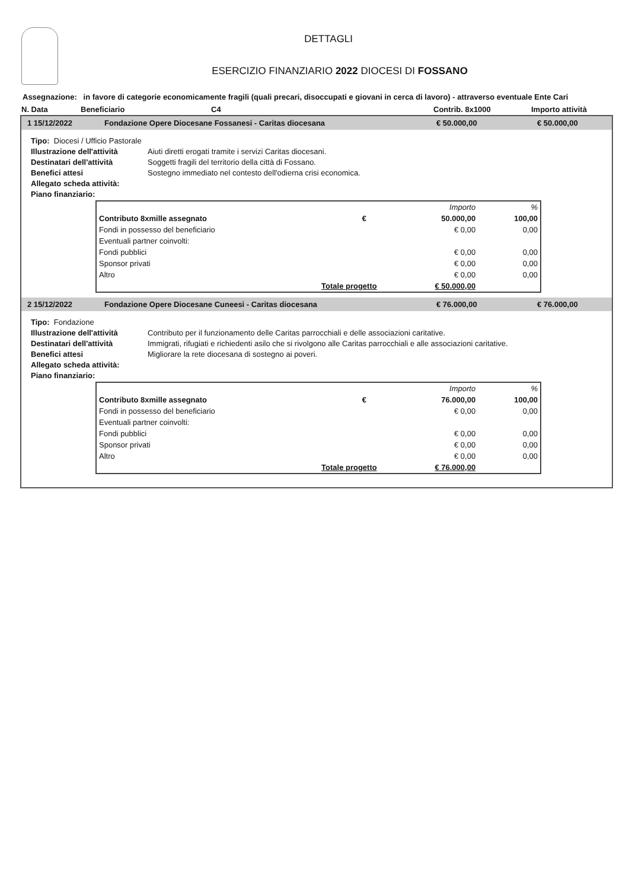DETTAGLI
ESERCIZIO FINANZIARIO 2022 DIOCESI DI FOSSANO
Assegnazione: in favore di categorie economicamente fragili (quali precari, disoccupati e giovani in cerca di lavoro) - attraverso eventuale Ente Cari
N. Data Beneficiario C4 Contrib. 8x1000 Importo attività
1 15/12/2022 Fondazione Opere Diocesane Fossanesi - Caritas diocesana € 50.000,00 € 50.000,00
Tipo: Diocesi / Ufficio Pastorale
Illustrazione dell'attività Aiuti diretti erogati tramite i servizi Caritas diocesani.
Destinatari dell'attività Soggetti fragili del territorio della città di Fossano.
Benefici attesi Sostegno immediato nel contesto dell'odierna crisi economica.
Allegato scheda attività:
Piano finanziario:
| | | Importo | % |
| Contributo 8xmille assegnato | € | 50.000,00 | 100,00 |
| Fondi in possesso del beneficiario | | € 0,00 | 0,00 |
| Eventuali partner coinvolti: | | | |
| Fondi pubblici | | € 0,00 | 0,00 |
| Sponsor privati | | € 0,00 | 0,00 |
| Altro | | € 0,00 | 0,00 |
| Totale progetto | | € 50.000,00 | |
2 15/12/2022 Fondazione Opere Diocesane Cuneesi - Caritas diocesana € 76.000,00 € 76.000,00
Tipo: Fondazione
Illustrazione dell'attività Contributo per il funzionamento delle Caritas parrocchiali e delle associazioni caritative.
Destinatari dell'attività Immigrati, rifugiati e richiedenti asilo che si rivolgono alle Caritas parrocchiali e alle associazioni caritative.
Benefici attesi Migliorare la rete diocesana di sostegno ai poveri.
Allegato scheda attività:
Piano finanziario:
| | | Importo | % |
| Contributo 8xmille assegnato | € | 76.000,00 | 100,00 |
| Fondi in possesso del beneficiario | | € 0,00 | 0,00 |
| Eventuali partner coinvolti: | | | |
| Fondi pubblici | | € 0,00 | 0,00 |
| Sponsor privati | | € 0,00 | 0,00 |
| Altro | | € 0,00 | 0,00 |
| Totale progetto | | € 76.000,00 | |